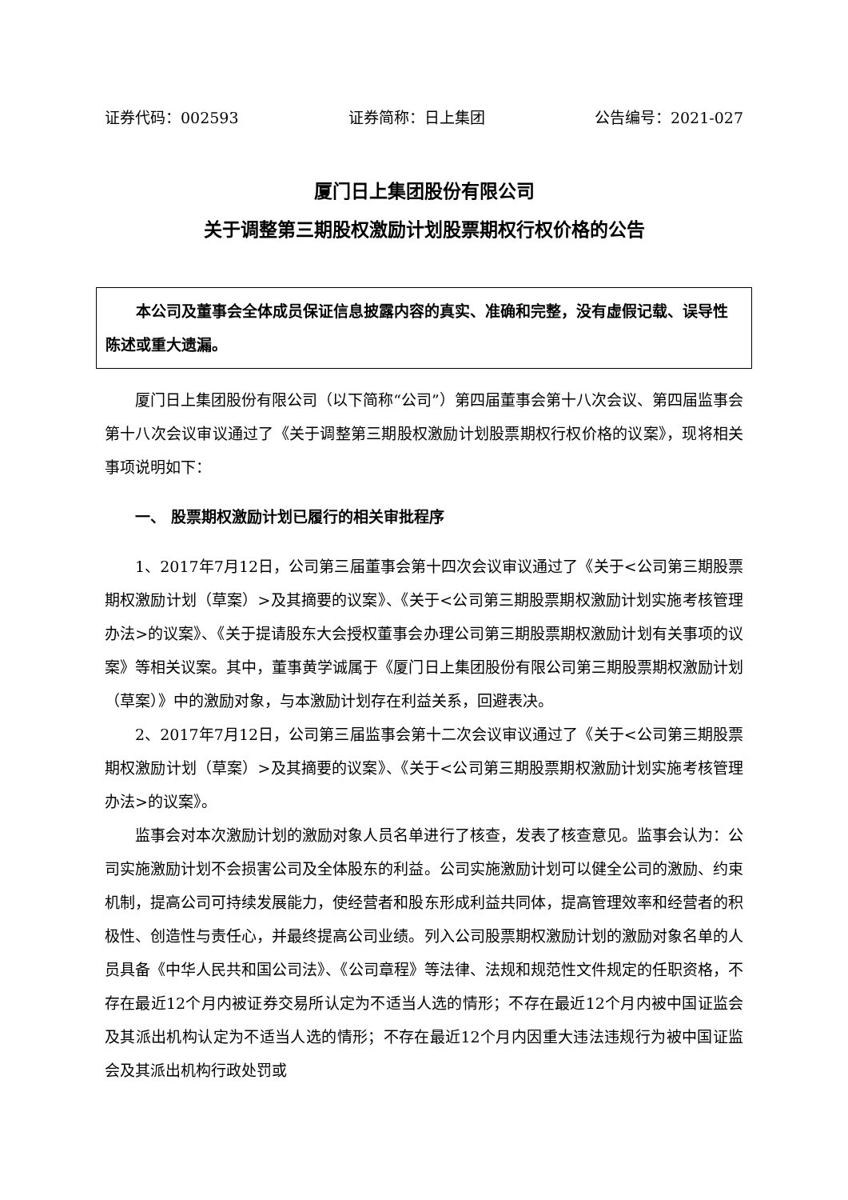证券代码：002593 证券简称：日上集团 公告编号：2021-027
厦门日上集团股份有限公司
关于调整第三期股权激励计划股票期权行权价格的公告
本公司及董事会全体成员保证信息披露内容的真实、准确和完整，没有虚假记载、误导性陈述或重大遗漏。
厦门日上集团股份有限公司（以下简称“公司”）第四届董事会第十八次会议、第四届监事会第十八次会议审议通过了《关于调整第三期股权激励计划股票期权行权价格的议案》，现将相关事项说明如下：
一、 股票期权激励计划已履行的相关审批程序
1、2017年7月12日，公司第三届董事会第十四次会议审议通过了《关于<公司第三期股票期权激励计划（草案）>及其摘要的议案》、《关于<公司第三期股票期权激励计划实施考核管理办法>的议案》、《关于提请股东大会授权董事会办理公司第三期股票期权激励计划有关事项的议案》等相关议案。其中，董事黄学诚属于《厦门日上集团股份有限公司第三期股票期权激励计划（草案）》中的激励对象，与本激励计划存在利益关系，回避表决。
2、2017年7月12日，公司第三届监事会第十二次会议审议通过了《关于<公司第三期股票期权激励计划（草案）>及其摘要的议案》、《关于<公司第三期股票期权激励计划实施考核管理办法>的议案》。
监事会对本次激励计划的激励对象人员名单进行了核查，发表了核查意见。监事会认为：公司实施激励计划不会损害公司及全体股东的利益。公司实施激励计划可以健全公司的激励、约束机制，提高公司可持续发展能力，使经营者和股东形成利益共同体，提高管理效率和经营者的积极性、创造性与责任心，并最终提高公司业绩。列入公司股票期权激励计划的激励对象名单的人员具备《中华人民共和国公司法》、《公司章程》等法律、法规和规范性文件规定的任职资格，不存在最近12个月内被证券交易所认定为不适当人选的情形；不存在最近12个月内被中国证监会及其派出机构认定为不适当人选的情形；不存在最近12个月内因重大违法违规行为被中国证监会及其派出机构行政处罚或